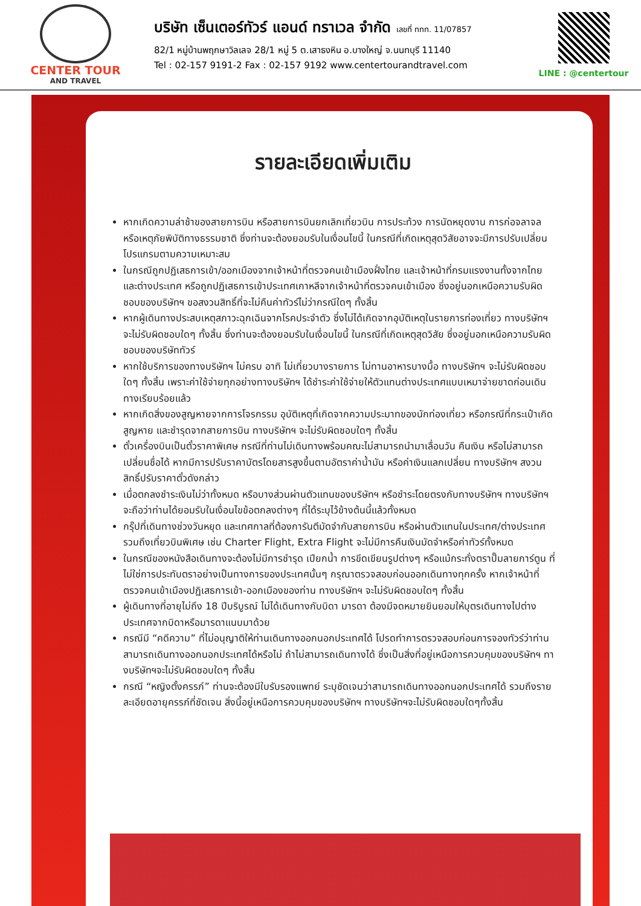CENTER TOUR
AND TRAVEL
บริษัท เซ็นเตอร์ทัวร์ แอนด์ ทราเวล จำกัด เลขที่ ททท. 11/07857
82/1 หมู่บ้านพฤกษาวิลเลจ 28/1 หมู่ 5 ต.เสาธงหิน อ.บางใหญ่ จ.นนทบุรี 11140
Tel : 02-157 9191-2 Fax : 02-157 9192 www.centertourandtravel.com
LINE : @centertour
รายละเอียดเพิ่มเติม
หากเกิดความล่าช้าของสายการบิน หรือสายการบินยกเลิกเที่ยวบิน การประท้วง การนัดหยุดงาน การก่อจลาจล หรือเหตุภัยพิบัติทางธรรมชาติ ซึ่งท่านจะต้องยอมรับในเงื่อนไขนี้ ในกรณีที่เกิดเหตุสุดวิสัยอาจจะมีการปรับเปลี่ยนโปรแกรมตามความเหมาะสม
ในกรณีถูกปฏิเสธการเข้า/ออกเมืองจากเจ้าหน้าที่ตรวจคนเข้าเมืองฝั่งไทย และเจ้าหน้าที่กรมแรงงานทั้งจากไทยและต่างประเทศ หรือถูกปฏิเสธการเข้าประเทศเกาหลีจากเจ้าหน้าที่ตรวจคนเข้าเมือง ซึ่งอยู่นอกเหนือความรับผิดชอบของบริษัทฯ ขอสงวนสิทธิ์ที่จะไม่คืนค่าทัวร์ไม่ว่ากรณีใดๆ ทั้งสิ้น
หากผู้เดินทางประสบเหตุสภาวะฉุกเฉินจากโรคประจำตัว ซึ่งไม่ได้เกิดจากอุบัติเหตุในรายการท่องเที่ยว ทางบริษัทฯจะไม่รับผิดชอบใดๆ ทั้งสิ้น ซึ่งท่านจะต้องยอมรับในเงื่อนไขนี้ ในกรณีที่เกิดเหตุสุดวิสัย ซึ่งอยู่นอกเหนือความรับผิดชอบของบริษัททัวร์
หากใช้บริการของทางบริษัทฯ ไม่ครบ อาทิ ไม่เที่ยวบางรายการ ไม่ทานอาหารบางมื้อ ทางบริษัทฯ จะไม่รับผิดชอบใดๆ ทั้งสิ้น เพราะค่าใช้จ่ายทุกอย่างทางบริษัทฯ ได้ชำระค่าใช้จ่ายให้ตัวแทนต่างประเทศแบบเหมาจ่ายขาดก่อนเดินทางเรียบร้อยแล้ว
หากเกิดสิ่งของสูญหายจากการโจรกรรม อุบัติเหตุที่เกิดจากความประมาทของนักท่องเที่ยว หรือกรณีที่กระเป๋าเกิดสูญหาย และชำรุดจากสายการบิน ทางบริษัทฯ จะไม่รับผิดชอบใดๆ ทั้งสิ้น
ตั๋วเครื่องบินเป็นตั๋วราคาพิเศษ กรณีที่ท่านไม่เดินทางพร้อมคณะไม่สามารถนำมาเลื่อนวัน คืนเงิน หรือไม่สามารถเปลี่ยนชื่อได้ หากมีการปรับราคาบัตรโดยสารสูงขึ้นตามอัตราค่าน้ำมัน หรือค่าเงินแลกเปลี่ยน ทางบริษัทฯ สงวนสิทธิ์ปรับราคาตั๋วดังกล่าว
เมื่อตกลงชำระเงินไม่ว่าทั้งหมด หรือบางส่วนผ่านตัวแทนของบริษัทฯ หรือชำระโดยตรงกับทางบริษัทฯ ทางบริษัทฯจะถือว่าท่านได้ยอมรับในเงื่อนไขข้อตกลงต่างๆ ที่ได้ระบุไว้ข้างต้นนี้แล้วทั้งหมด
กรุ๊ปที่เดินทางช่วงวันหยุด และเทศกาลที่ต้องการันตีมัดจำกับสายการบิน หรือผ่านตัวแทนในประเทศ/ต่างประเทศ รวมถึงเที่ยวบินพิเศษ เช่น Charter Flight, Extra Flight จะไม่มีการคืนเงินมัดจำหรือค่าทัวร์ทั้งหมด
ในกรณีของหนังสือเดินทางจะต้องไม่มีการชำรุด เปียกน้ำ การขีดเขียนรูปต่างๆ หรือแม้กระทั่งตราปั๊มลายการ์ตูน ที่ไม่ใช่การประทับตราอย่างเป็นทางการของประเทศนั้นๆ กรุณาตรวจสอบก่อนออกเดินทางทุกครั้ง หากเจ้าหน้าที่ตรวจคนเข้าเมืองปฏิเสธการเข้า-ออกเมืองของท่าน ทางบริษัทฯ จะไม่รับผิดชอบใดๆ ทั้งสิ้น
ผู้เดินทางที่อายุไม่ถึง 18 ปีบริบูรณ์ ไม่ได้เดินทางกับบิดา มารดา ต้องมีจดหมายยินยอมให้บุตรเดินทางไปต่างประเทศจากบิดาหรือมารดาแนบมาด้วย
กรณีมี “คดีความ” ที่ไม่อนุญาติให้ท่านเดินทางออกนอกประเทศได้ โปรดทำการตรวจสอบก่อนการจองทัวร์ว่าท่านสามารถเดินทางออกนอกประเทศได้หรือไม่ ถ้าไม่สามารถเดินทางได้ ซึ่งเป็นสิ่งที่อยู่เหนือการควบคุมของบริษัทฯ ทางบริษัทฯจะไม่รับผิดชอบใดๆ ทั้งสิ้น
กรณี “หญิงตั้งครรภ์” ท่านจะต้องมีใบรับรองแพทย์ ระบุชัดเจนว่าสามารถเดินทางออกนอกประเทศได้ รวมถึงรายละเอียดอายุครรภ์ที่ชัดเจน สิ่งนี้อยู่เหนือการควบคุมของบริษัทฯ ทางบริษัทฯจะไม่รับผิดชอบใดๆทั้งสิ้น